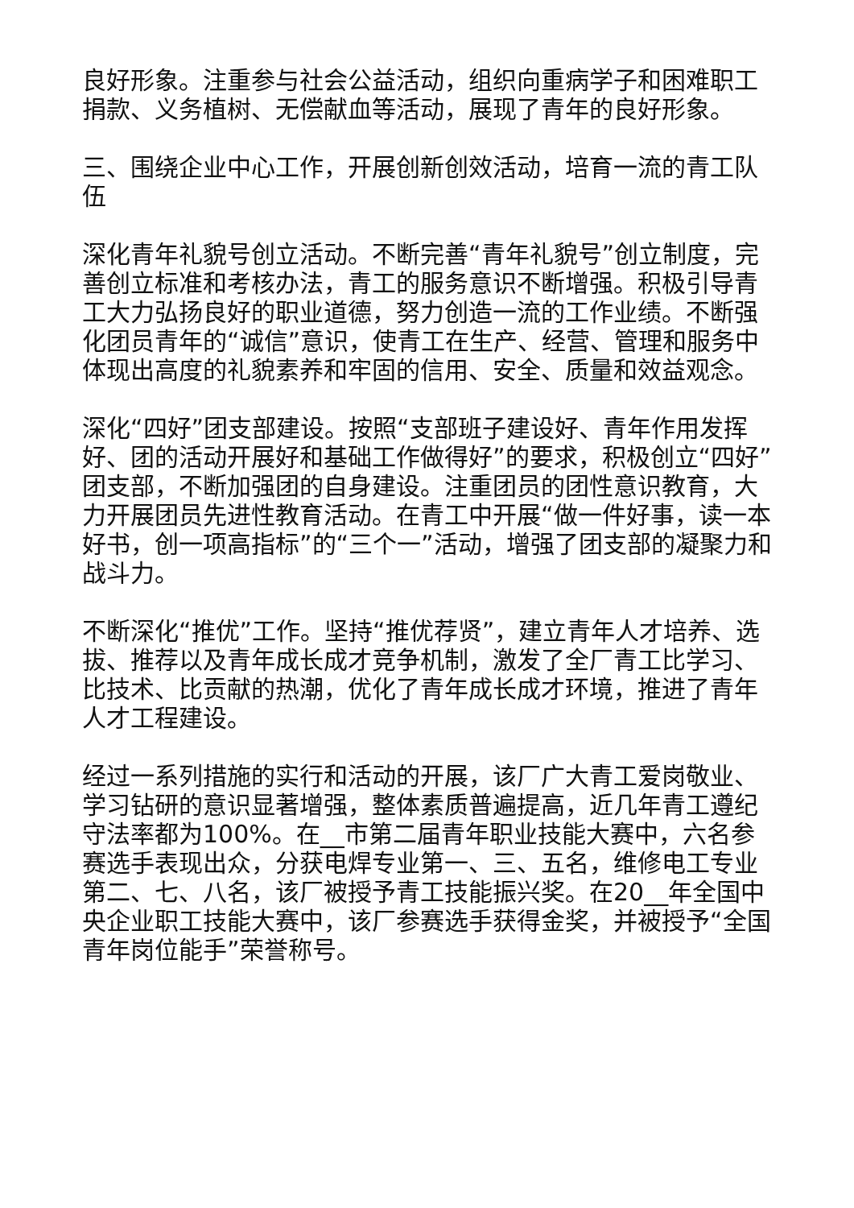良好形象。注重参与社会公益活动，组织向重病学子和困难职工捐款、义务植树、无偿献血等活动，展现了青年的良好形象。
三、围绕企业中心工作，开展创新创效活动，培育一流的青工队伍
深化青年礼貌号创立活动。不断完善“青年礼貌号”创立制度，完善创立标准和考核办法，青工的服务意识不断增强。积极引导青工大力弘扬良好的职业道德，努力创造一流的工作业绩。不断强化团员青年的“诚信”意识，使青工在生产、经营、管理和服务中体现出高度的礼貌素养和牢固的信用、安全、质量和效益观念。
深化“四好”团支部建设。按照“支部班子建设好、青年作用发挥好、团的活动开展好和基础工作做得好”的要求，积极创立“四好”团支部，不断加强团的自身建设。注重团员的团性意识教育，大力开展团员先进性教育活动。在青工中开展“做一件好事，读一本好书，创一项高指标”的“三个一”活动，增强了团支部的凝聚力和战斗力。
不断深化“推优”工作。坚持“推优荐贤”，建立青年人才培养、选拔、推荐以及青年成长成才竞争机制，激发了全厂青工比学习、比技术、比贡献的热潮，优化了青年成长成才环境，推进了青年人才工程建设。
经过一系列措施的实行和活动的开展，该厂广大青工爱岗敬业、学习钻研的意识显著增强，整体素质普遍提高，近几年青工遵纪守法率都为100%。在__市第二届青年职业技能大赛中，六名参赛选手表现出众，分获电焊专业第一、三、五名，维修电工专业第二、七、八名，该厂被授予青工技能振兴奖。在20__年全国中央企业职工技能大赛中，该厂参赛选手获得金奖，并被授予“全国青年岗位能手”荣誉称号。